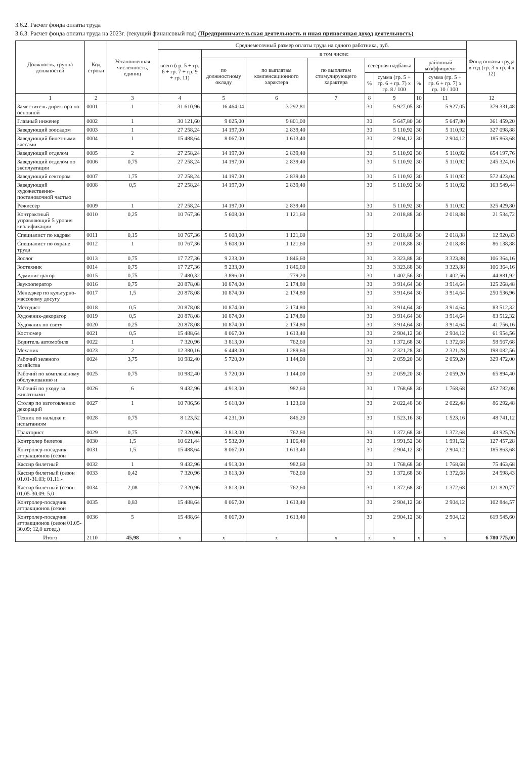3.6.2. Расчет фонда оплаты труда
3.6.3. Расчет фонда оплаты труда на 2023г. (текущий финансовый год) (Предпринимательская деятельность и иная приносящая доход деятельность)
| Должность, группа должностей | Код строки | Установленная численность, единиц | Среднемесячный размер оплаты труда на одного работника, руб. | | | | | | | | Фонд оплаты труда в год (гр. 3 х гр. 4 х 12) |
| --- | --- | --- | --- | --- | --- | --- | --- | --- | --- | --- | --- |
| | | | всего (гр. 5 + гр. 6 + гр. 7 + гр. 9 + гр. 11) | в том числе: | | | | | | | |
| | | | | по должностному окладу | по выплатам компенсационного характера | по выплатам стимулирующего характера | северная надбавка | | районный коэффициент | | |
| | | | | | | | % | сумма (гр. 5 + гр. 6 + гр. 7) х гр. 8 / 100 | % | сумма (гр. 5 + гр. 6 + гр. 7) х гр. 10 / 100 | |
| 1 | 2 | 3 | 4 | 5 | 6 | 7 | 8 | 9 | 10 | 11 | 12 |
| Заместитель директора по основной | 0001 | 1 | 31 610,96 | 16 464,04 | 3 292,81 | | 30 | 5 927,05 | 30 | 5 927,05 | 379 331,48 |
| Главный инженер | 0002 | 1 | 30 121,60 | 9 025,00 | 9 801,00 | | 30 | 5 647,80 | 30 | 5 647,80 | 361 459,20 |
| Заведующий зоосадом | 0003 | 1 | 27 258,24 | 14 197,00 | 2 839,40 | | 30 | 5 110,92 | 30 | 5 110,92 | 327 098,88 |
| Заведующий билетными кассами | 0004 | 1 | 15 488,64 | 8 067,00 | 1 613,40 | | 30 | 2 904,12 | 30 | 2 904,12 | 185 863,68 |
| Заведующий отделом | 0005 | 2 | 27 258,24 | 14 197,00 | 2 839,40 | | 30 | 5 110,92 | 30 | 5 110,92 | 654 197,76 |
| Заведующий отделом по эксплуатации | 0006 | 0,75 | 27 258,24 | 14 197,00 | 2 839,40 | | 30 | 5 110,92 | 30 | 5 110,92 | 245 324,16 |
| Заведующий сектором | 0007 | 1,75 | 27 258,24 | 14 197,00 | 2 839,40 | | 30 | 5 110,92 | 30 | 5 110,92 | 572 423,04 |
| Заведующий художественно-постановочной частью | 0008 | 0,5 | 27 258,24 | 14 197,00 | 2 839,40 | | 30 | 5 110,92 | 30 | 5 110,92 | 163 549,44 |
| Режиссер | 0009 | 1 | 27 258,24 | 14 197,00 | 2 839,40 | | 30 | 5 110,92 | 30 | 5 110,92 | 325 429,80 |
| Контрактный управляющий 5 уровня квалификации | 0010 | 0,25 | 10 767,36 | 5 608,00 | 1 121,60 | | 30 | 2 018,88 | 30 | 2 018,88 | 21 534,72 |
| Специалист по кадрам | 0011 | 0,15 | 10 767,36 | 5 608,00 | 1 121,60 | | 30 | 2 018,88 | 30 | 2 018,88 | 12 920,83 |
| Специалист по охране труда | 0012 | 1 | 10 767,36 | 5 608,00 | 1 121,60 | | 30 | 2 018,88 | 30 | 2 018,88 | 86 138,88 |
| Зоолог | 0013 | 0,75 | 17 727,36 | 9 233,00 | 1 846,60 | | 30 | 3 323,88 | 30 | 3 323,88 | 106 364,16 |
| Зоотехник | 0014 | 0,75 | 17 727,36 | 9 233,00 | 1 846,60 | | 30 | 3 323,88 | 30 | 3 323,88 | 106 364,16 |
| Администратор | 0015 | 0,75 | 7 480,32 | 3 896,00 | 779,20 | | 30 | 1 402,56 | 30 | 1 402,56 | 44 881,92 |
| Звукооператор | 0016 | 0,75 | 20 878,08 | 10 874,00 | 2 174,80 | | 30 | 3 914,64 | 30 | 3 914,64 | 125 268,48 |
| Менеджер по культурно-массовому досугу | 0017 | 1,5 | 20 878,08 | 10 874,00 | 2 174,80 | | 30 | 3 914,64 | 30 | 3 914,64 | 250 536,96 |
| Методист | 0018 | 0,5 | 20 878,08 | 10 874,00 | 2 174,80 | | 30 | 3 914,64 | 30 | 3 914,64 | 83 512,32 |
| Художник-декоратор | 0019 | 0,5 | 20 878,08 | 10 874,00 | 2 174,80 | | 30 | 3 914,64 | 30 | 3 914,64 | 83 512,32 |
| Художник по свету | 0020 | 0,25 | 20 878,08 | 10 874,00 | 2 174,80 | | 30 | 3 914,64 | 30 | 3 914,64 | 41 756,16 |
| Костюмер | 0021 | 0,5 | 15 488,64 | 8 067,00 | 1 613,40 | | 30 | 2 904,12 | 30 | 2 904,12 | 61 954,56 |
| Водитель автомобиля | 0022 | 1 | 7 320,96 | 3 813,00 | 762,60 | | 30 | 1 372,68 | 30 | 1 372,68 | 58 567,68 |
| Механик | 0023 | 2 | 12 380,16 | 6 448,00 | 1 289,60 | | 30 | 2 321,28 | 30 | 2 321,28 | 198 082,56 |
| Рабочий зеленого хозяйства | 0024 | 3,75 | 10 982,40 | 5 720,00 | 1 144,00 | | 30 | 2 059,20 | 30 | 2 059,20 | 329 472,00 |
| Рабочий по комплексному обслуживанию и | 0025 | 0,75 | 10 982,40 | 5 720,00 | 1 144,00 | | 30 | 2 059,20 | 30 | 2 059,20 | 65 894,40 |
| Рабочий по уходу за животными | 0026 | 6 | 9 432,96 | 4 913,00 | 982,60 | | 30 | 1 768,68 | 30 | 1 768,68 | 452 782,08 |
| Столяр по изготовлению декораций | 0027 | 1 | 10 786,56 | 5 618,00 | 1 123,60 | | 30 | 2 022,48 | 30 | 2 022,48 | 86 292,48 |
| Техник по наладке и испытаниям | 0028 | 0,75 | 8 123,52 | 4 231,00 | 846,20 | | 30 | 1 523,16 | 30 | 1 523,16 | 48 741,12 |
| Тракторист | 0029 | 0,75 | 7 320,96 | 3 813,00 | 762,60 | | 30 | 1 372,68 | 30 | 1 372,68 | 43 925,76 |
| Контролер билетов | 0030 | 1,5 | 10 621,44 | 5 532,00 | 1 106,40 | | 30 | 1 991,52 | 30 | 1 991,52 | 127 457,28 |
| Контролер-посадчик аттракционов (сезон | 0031 | 1,5 | 15 488,64 | 8 067,00 | 1 613,40 | | 30 | 2 904,12 | 30 | 2 904,12 | 185 863,68 |
| Кассир билетный | 0032 | 1 | 9 432,96 | 4 913,00 | 982,60 | | 30 | 1 768,68 | 30 | 1 768,68 | 75 463,68 |
| Кассир билетный (сезон 01.01-31.03; 01.11.- | 0033 | 0,42 | 7 320,96 | 3 813,00 | 762,60 | | 30 | 1 372,68 | 30 | 1 372,68 | 24 598,43 |
| Кассир билетный (сезон 01.05-30.09: 5,0 | 0034 | 2,08 | 7 320,96 | 3 813,00 | 762,60 | | 30 | 1 372,68 | 30 | 1 372,68 | 121 820,77 |
| Контролер-посадчик аттракционов (сезон | 0035 | 0,83 | 15 488,64 | 8 067,00 | 1 613,40 | | 30 | 2 904,12 | 30 | 2 904,12 | 102 844,57 |
| Контролер-посадчик аттракционов (сезон 01.05-30.09; 12,0 шт.ед.) | 0036 | 5 | 15 488,64 | 8 067,00 | 1 613,40 | | 30 | 2 904,12 | 30 | 2 904,12 | 619 545,60 |
| Итого | 2110 | 45,98 | х | х | х | х | х | х | х | х | 6 780 775,00 |